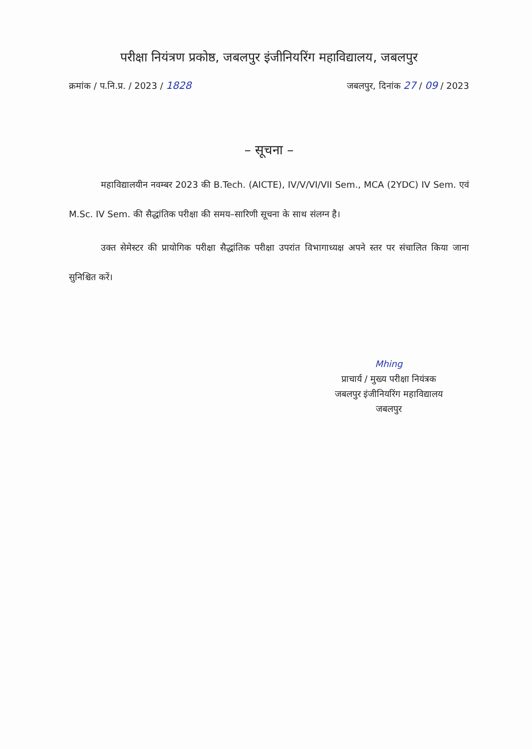परीक्षा नियंत्रण प्रकोष्ठ, जबलपुर इंजीनियरिंग महाविद्यालय, जबलपुर
क्रमांक / प.नि.प्र. / 2023 / 1828 जबलपुर, दिनांक 27 / 09 / 2023
– सूचना –
महाविद्यालयीन नवम्बर 2023 की B.Tech. (AICTE), IV/V/VI/VII Sem., MCA (2YDC) IV Sem. एवं M.Sc. IV Sem. की सैद्धांतिक परीक्षा की समय–सारिणी सूचना के साथ संलग्न है।
उक्त सेमेस्टर की प्रायोगिक परीक्षा सैद्धांतिक परीक्षा उपरांत विभागाध्यक्ष अपने स्तर पर संचालित किया जाना सुनिश्चित करें।
Mhing
प्राचार्य / मुख्य परीक्षा नियंत्रक
जबलपुर इंजीनियरिंग महाविद्यालय
जबलपुर